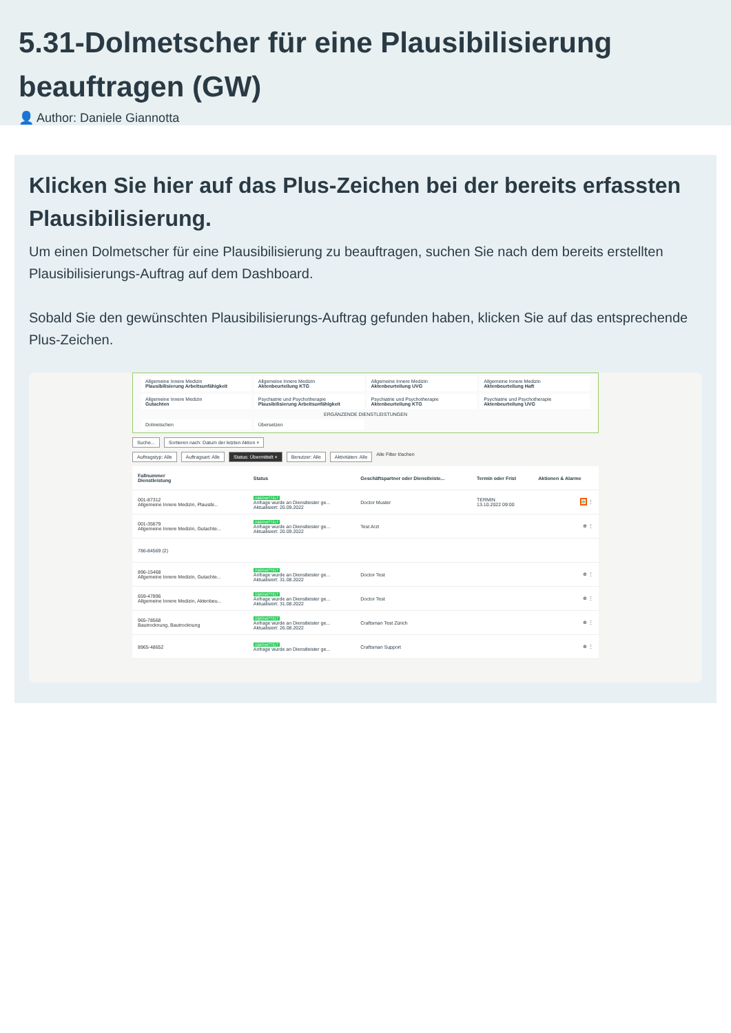5.31-Dolmetscher für eine Plausibilisierung beauftragen (GW)
👤 Author: Daniele Giannotta
Klicken Sie hier auf das Plus-Zeichen bei der bereits erfassten Plausibilisierung.
Um einen Dolmetscher für eine Plausibilisierung zu beauftragen, suchen Sie nach dem bereits erstellten Plausibilisierungs-Auftrag auf dem Dashboard.
Sobald Sie den gewünschten Plausibilisierungs-Auftrag gefunden haben, klicken Sie auf das entsprechende Plus-Zeichen.
Allgemeine Innere Medizin
Plausibilisierung Arbeitsunfähigkeit
Allgemeine Innere Medizin
Aktenbeurteilung KTG
Allgemeine Innere Medizin
Aktenbeurteilung UVG
Allgemeine Innere Medizin
Aktenbeurteilung Haft
Allgemeine Innere Medizin
Gutachten
Psychiatrie und Psychotherapie
Plausibilisierung Arbeitsunfähigkeit
Psychiatrie und Psychotherapie
Aktenbeurteilung KTG
Psychiatrie und Psychotherapie
Aktenbeurteilung UVG
ERGÄNZENDE DIENSTLEISTUNGEN
Dolmetschen
Übersetzen
Suche... Sortieren nach: Datum der letzten Aktion ×
Auftragstyp: Alle Auftragsart: Alle Status: Übermittelt × Benutzer: Alle Aktivitäten: Alle Alle Filter löschen
| Fallnummer Dienstleistung | Status | Geschäftspartner oder Dienstleiste... | Termin oder Frist | Aktionen & Alarme |
| --- | --- | --- | --- | --- |
| 001-87312 Allgemeine Innere Medizin, Plausibi... | ÜBERMITTELT Anfrage wurde an Dienstleister ge... Aktualisiert: 20.09.2022 | Doctor Muster | TERMIN 13.10.2022 09:00 | ⊕ ⋮ |
| 001-35679 Allgemeine Innere Medizin, Gutachte... | ÜBERMITTELT Anfrage wurde an Dienstleister ge... Aktualisiert: 20.09.2022 | Test Arzt | | ⊕ ⋮ |
| 786-84569 (2) | | | | |
| 896-15468 Allgemeine Innere Medizin, Gutachte... | ÜBERMITTELT Anfrage wurde an Dienstleister ge... Aktualisiert: 31.08.2022 | Doctor Test | | ⊕ ⋮ |
| 659-47896 Allgemeine Innere Medizin, Aktenbeu... | ÜBERMITTELT Anfrage wurde an Dienstleister ge... Aktualisiert: 31.08.2022 | Doctor Test | | ⊕ ⋮ |
| 965-78568 Bautrocknung, Bautrocknung | ÜBERMITTELT Anfrage wurde an Dienstleister ge... Aktualisiert: 26.08.2022 | Craftsman Test Zürich | | ⊕ ⋮ |
| 8965-48652 | ÜBERMITTELT Anfrage wurde an Dienstleister ge... | Craftsman Support | | ⊕ ⋮ |